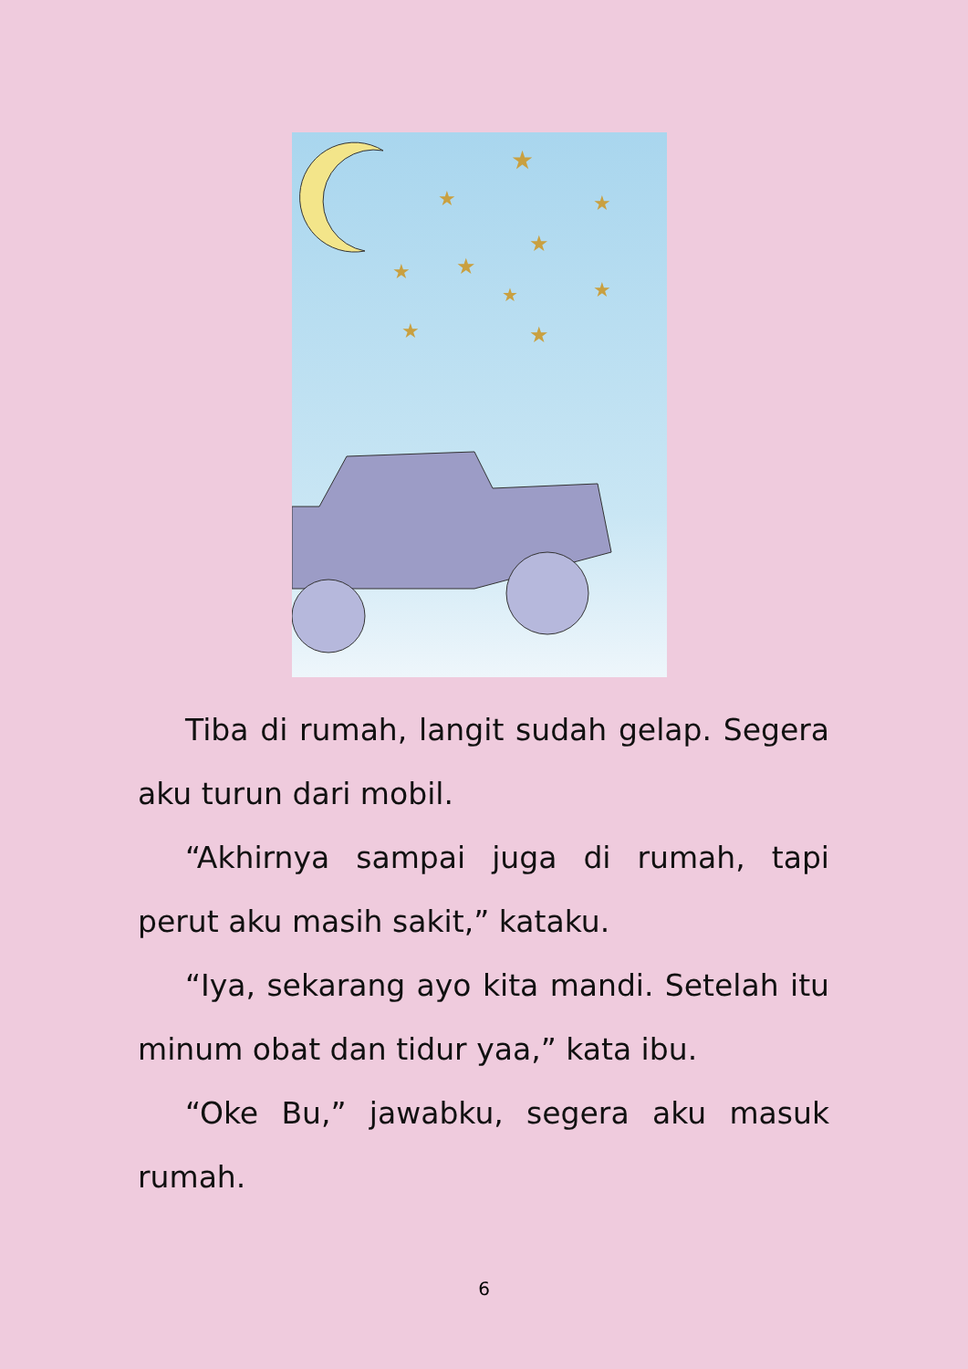★
★
★
★
★
★
★
★
★
★
Tiba di rumah, langit sudah gelap. Segera aku turun dari mobil.
“Akhirnya sampai juga di rumah, tapi perut aku masih sakit,” kataku.
“Iya, sekarang ayo kita mandi. Setelah itu minum obat dan tidur yaa,” kata ibu.
“Oke Bu,” jawabku, segera aku masuk rumah.
6